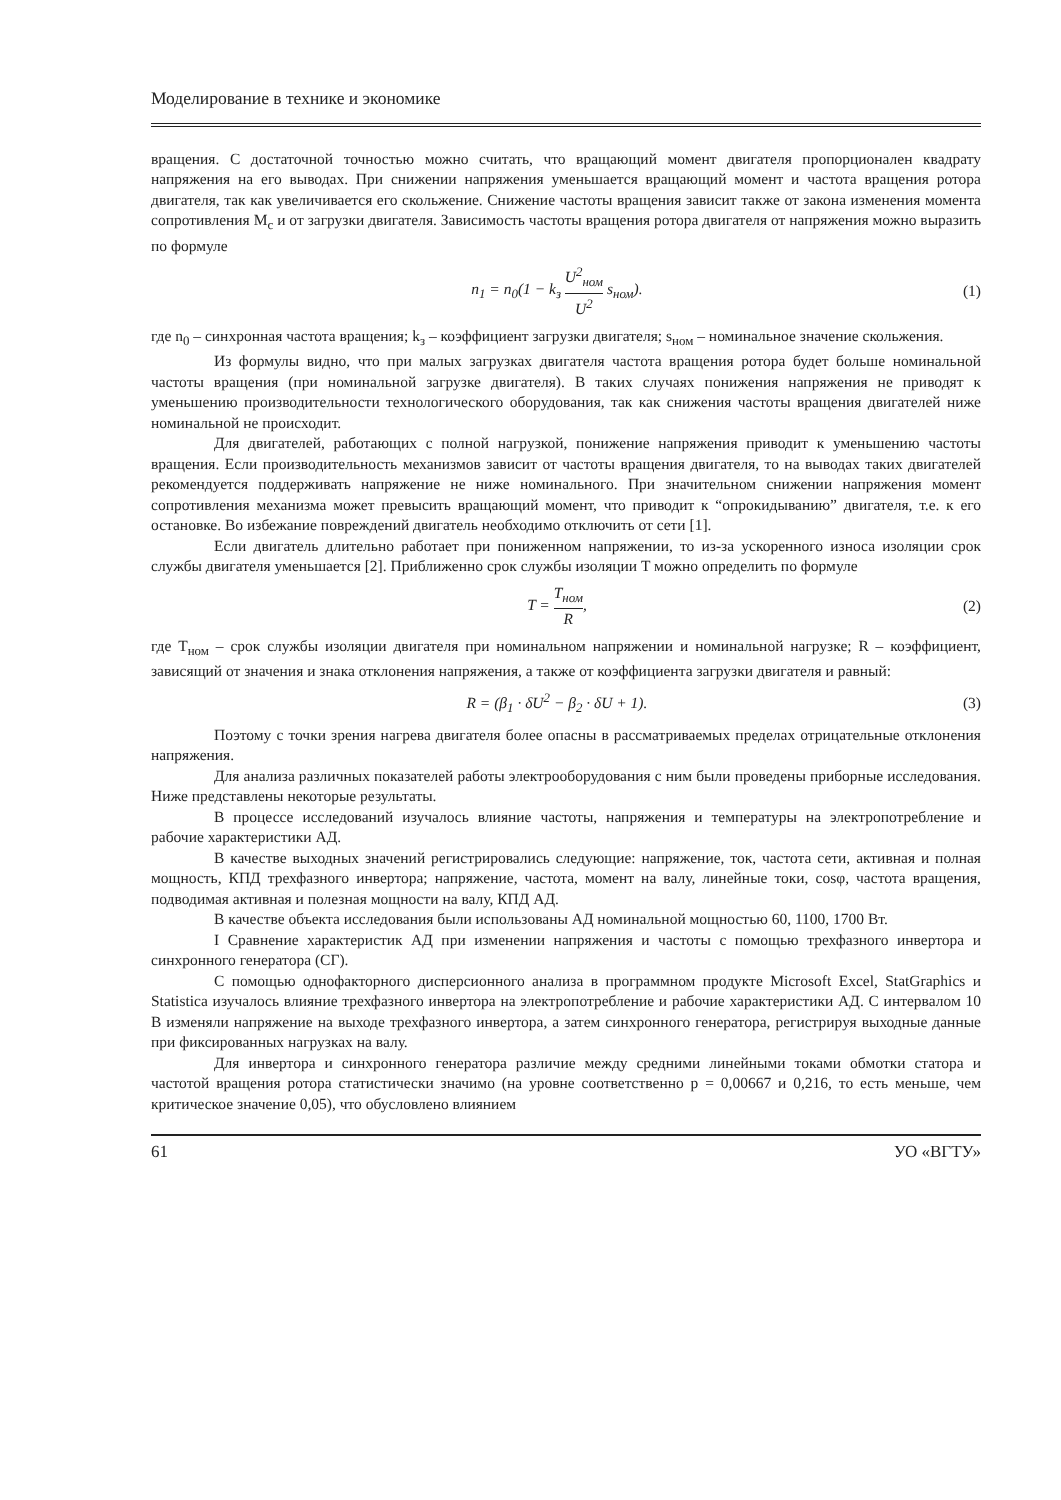Моделирование в технике и экономике
вращения. С достаточной точностью можно считать, что вращающий момент двигателя пропорционален квадрату напряжения на его выводах. При снижении напряжения уменьшается вращающий момент и частота вращения ротора двигателя, так как увеличивается его скольжение. Снижение частоты вращения зависит также от закона изменения момента сопротивления M<sub>c</sub> и от загрузки двигателя. Зависимость частоты вращения ротора двигателя от напряжения можно выразить по формуле
n<sub>1</sub> = n<sub>0</sub>(1 − k<sub>з</sub> U<sup>2</sup><sub>ном</sub> U<sup>2</sup> s<sub>ном</sub>). (1)
где n<sub>0</sub> – синхронная частота вращения; k<sub>з</sub> – коэффициент загрузки двигателя; s<sub>ном</sub> – номинальное значение скольжения.
Из формулы видно, что при малых загрузках двигателя частота вращения ротора будет больше номинальной частоты вращения (при номинальной загрузке двигателя). В таких случаях понижения напряжения не приводят к уменьшению производительности технологического оборудования, так как снижения частоты вращения двигателей ниже номинальной не происходит.
Для двигателей, работающих с полной нагрузкой, понижение напряжения приводит к уменьшению частоты вращения. Если производительность механизмов зависит от частоты вращения двигателя, то на выводах таких двигателей рекомендуется поддерживать напряжение не ниже номинального. При значительном снижении напряжения момент сопротивления механизма может превысить вращающий момент, что приводит к “опрокидыванию” двигателя, т.е. к его остановке. Во избежание повреждений двигатель необходимо отключить от сети [1].
Если двигатель длительно работает при пониженном напряжении, то из-за ускоренного износа изоляции срок службы двигателя уменьшается [2]. Приближенно срок службы изоляции T можно определить по формуле
T = T<sub>ном</sub> R, (2)
где T<sub>ном</sub> – срок службы изоляции двигателя при номинальном напряжении и номинальной нагрузке; R – коэффициент, зависящий от значения и знака отклонения напряжения, а также от коэффициента загрузки двигателя и равный:
R = (β<sub>1</sub> · δU<sup>2</sup> − β<sub>2</sub> · δU + 1). (3)
Поэтому с точки зрения нагрева двигателя более опасны в рассматриваемых пределах отрицательные отклонения напряжения.
Для анализа различных показателей работы электрооборудования с ним были проведены приборные исследования. Ниже представлены некоторые результаты.
В процессе исследований изучалось влияние частоты, напряжения и температуры на электропотребление и рабочие характеристики АД.
В качестве выходных значений регистрировались следующие: напряжение, ток, частота сети, активная и полная мощность, КПД трехфазного инвертора; напряжение, частота, момент на валу, линейные токи, cosφ, частота вращения, подводимая активная и полезная мощности на валу, КПД АД.
В качестве объекта исследования были использованы АД номинальной мощностью 60, 1100, 1700 Вт.
I Сравнение характеристик АД при изменении напряжения и частоты с помощью трехфазного инвертора и синхронного генератора (СГ).
С помощью однофакторного дисперсионного анализа в программном продукте Microsoft Excel, StatGraphics и Statistica изучалось влияние трехфазного инвертора на электропотребление и рабочие характеристики АД. С интервалом 10 В изменяли напряжение на выходе трехфазного инвертора, а затем синхронного генератора, регистрируя выходные данные при фиксированных нагрузках на валу.
Для инвертора и синхронного генератора различие между средними линейными токами обмотки статора и частотой вращения ротора статистически значимо (на уровне соответственно p = 0,00667 и 0,216, то есть меньше, чем критическое значение 0,05), что обусловлено влиянием
61 УО «ВГТУ»